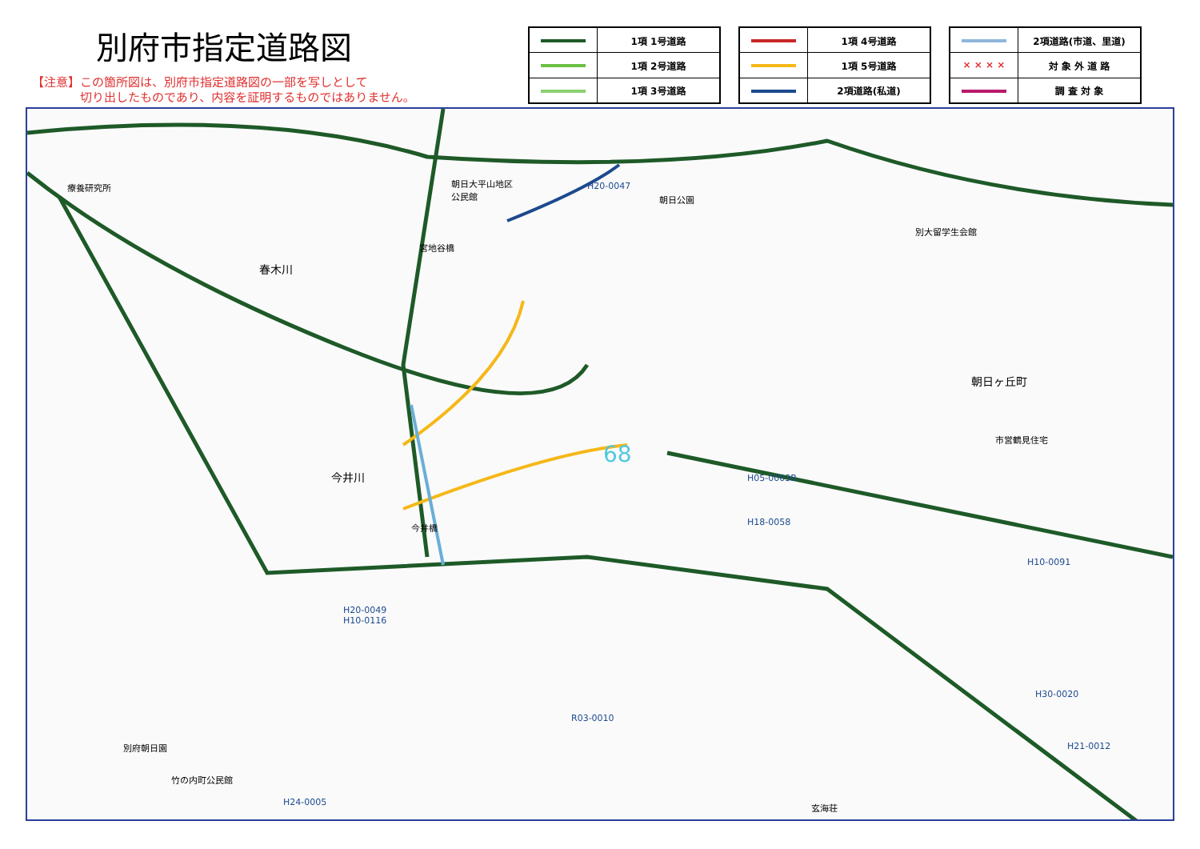別府市指定道路図
【注意】この箇所図は、別府市指定道路図の一部を写しとして
　　　　切り出したものであり、内容を証明するものではありません。
| | 1項 1号道路 |
| | 1項 2号道路 |
| | 1項 3号道路 |
| | 1項 4号道路 |
| | 1項 5号道路 |
| | 2項道路(私道) |
| | 2項道路(市道、里道) |
| × × × × | 対 象 外 道 路 |
| | 調 査 対 象 |
朝日大平山地区
公民館
朝日公園
春木川
宮地谷橋
朝日ヶ丘町
市営鶴見住宅
今井川
今井橋
68
別府朝日園
竹の内町公民館
玄海荘
R03-0010
H24-0005
H10-0091
H05-0003B
H18-0058
H30-0020
H21-0012
H20-0049
H10-0116
H20-0047 療養研究所
別大留学生会館